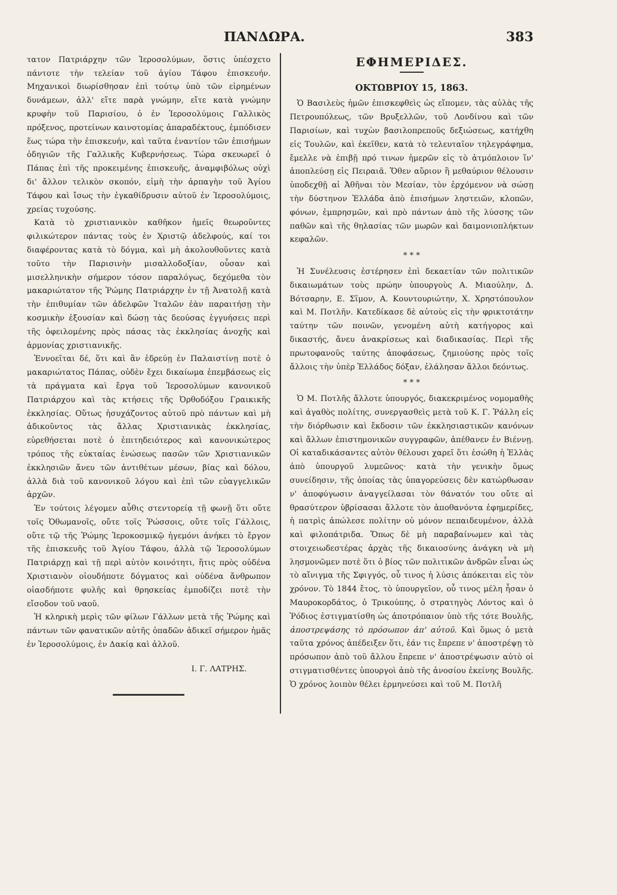ΠΑΝΔΩΡΑ. 383
τατον Πατριάρχην τῶν Ἱεροσολύμων, ὅστις ὑπέσχετο πάντοτε τὴν τελείαν τοῦ ἁγίου Τάφου ἐπισκευήν. Μηχανικοὶ διωρίσθησαν ἐπὶ τούτῳ ὑπὸ τῶν εἰρημένων δυνάμεων, ἀλλ' εἴτε παρὰ γνώμην, εἴτε κατὰ γνώμην κρυφὴν τοῦ Παρισίου, ὁ ἐν Ἱεροσολύμοις Γαλλικὸς πρόξενος, προτείνων καινοτομίας ἀπαραδέκτους, ἐμπόδισεν ἕως τώρα τὴν ἐπισκευήν, καὶ ταῦτα ἐναντίον τῶν ἐπισήμων ὁδηγιῶν τῆς Γαλλικῆς Κυβερνήσεως. Τώρα σκευωρεῖ ὁ Πάπας ἐπὶ τῆς προκειμένης ἐπισκευῆς, ἀναμφιβόλως οὐχὶ δι' ἄλλον τελικὸν σκοπόν, εἰμὴ τὴν ἁρπαγὴν τοῦ Ἁγίου Τάφου καὶ ἴσως τὴν ἐγκαθίδρυσιν αὐτοῦ ἐν Ἱεροσολύμοις, χρείας τυχούσης.
Κατὰ τὸ χριστιανικὸν καθῆκον ἡμεῖς θεωροῦντες φιλικώτερον πάντας τοὺς ἐν Χριστῷ ἀδελφούς, καί τοι διαφέροντας κατὰ τὸ δόγμα, καὶ μὴ ἀκολουθοῦντες κατὰ τοῦτο τὴν Παρισινὴν μισαλλοδοξίαν, οὖσαν καὶ μισελληνικὴν σήμερον τόσον παραλόγως, δεχόμεθα τὸν μακαριώτατον τῆς Ῥώμης Πατριάρχην ἐν τῇ Ἀνατολῇ κατὰ τὴν ἐπιθυμίαν τῶν ἀδελφῶν Ἰταλῶν ἐὰν παραιτήσῃ τὴν κοσμικὴν ἐξουσίαν καὶ δώσῃ τὰς δεούσας ἐγγυήσεις περὶ τῆς ὀφειλομένης πρὸς πάσας τὰς ἐκκλησίας ἀνοχῆς καὶ ἁρμονίας χριστιανικῆς.
Ἐννοεῖται δέ, ὅτι καὶ ἂν ἑδρεύῃ ἐν Παλαιστίνῃ ποτὲ ὁ μακαριώτατος Πάπας, οὐδὲν ἔχει δικαίωμα ἐπεμβάσεως εἰς τὰ πράγματα καὶ ἔργα τοῦ Ἱεροσολύμων κανονικοῦ Πατριάρχου καὶ τὰς κτήσεις τῆς Ὀρθοδόξου Γραικικῆς ἐκκλησίας. Οὕτως ἡσυχάζοντος αὐτοῦ πρὸ πάντων καὶ μὴ ἀδικοῦντος τὰς ἄλλας Χριστιανικὰς ἐκκλησίας, εὑρεθήσεται ποτὲ ὁ ἐπιτηδειότερος καὶ κανονικώτερος τρόπος τῆς εὐκταίας ἑνώσεως πασῶν τῶν Χριστιανικῶν ἐκκλησιῶν ἄνευ τῶν ἀντιθέτων μέσων, βίας καὶ δόλου, ἀλλὰ διὰ τοῦ κανονικοῦ λόγου καὶ ἐπὶ τῶν εὐαγγελικῶν ἀρχῶν.
Ἐν τούτοις λέγομεν αὖθις στεντορείᾳ τῇ φωνῇ ὅτι οὔτε τοῖς Ὀθωμανοῖς, οὔτε τοῖς Ῥώσσοις, οὔτε τοῖς Γάλλοις, οὔτε τῷ τῆς Ῥώμης Ἱεροκοσμικῷ ἡγεμόνι ἀνήκει τὸ ἔργον τῆς ἐπισκευῆς τοῦ Ἁγίου Τάφου, ἀλλὰ τῷ Ἱεροσολύμων Πατριάρχῃ καὶ τῇ περὶ αὐτὸν κοινότητι, ἥτις πρὸς οὐδένα Χριστιανὸν οἱουδήποτε δόγματος καὶ οὐδένα ἄνθρωπον οἱασδήποτε φυλῆς καὶ θρησκείας ἐμποδίζει ποτὲ τὴν εἴσοδον τοῦ ναοῦ.
Ἡ κληρικὴ μερὶς τῶν φίλων Γάλλων μετὰ τῆς Ῥώμης καὶ πάντων τῶν φανατικῶν αὐτῆς ὀπαδῶν ἀδικεῖ σήμερον ἡμᾶς ἐν Ἱεροσολύμοις, ἐν Δακίᾳ καὶ ἀλλοῦ.
Ι. Γ. ΛΑΤΡΗΣ.
ΕΦΗΜΕΡΙΔΕΣ.
ΟΚΤΩΒΡΙΟΥ 15, 1863.
Ὁ Βασιλεὺς ἡμῶν ἐπισκεφθεὶς ὡς εἴπομεν, τὰς αὐλὰς τῆς Πετρουπόλεως, τῶν Βρυξελλῶν, τοῦ Λονδίνου καὶ τῶν Παρισίων, καὶ τυχὼν βασιλοπρεποῦς δεξιώσεως, κατήχθη εἰς Τουλῶν, καὶ ἐκεῖθεν, κατὰ τὸ τελευταῖον τηλεγράφημα, ἔμελλε νὰ ἐπιβῇ πρό τινων ἡμερῶν εἰς τὸ ἀτμόπλοιον ἵν' ἀποπλεύσῃ εἰς Πειραιᾶ. Ὅθεν αὔριον ἢ μεθαύριον θέλουσιν ὑποδεχθῇ αἱ Ἀθῆναι τὸν Μεσίαν, τὸν ἐρχόμενον νὰ σώσῃ τὴν δύστηνον Ἑλλάδα ἀπὸ ἐπισήμων ληστειῶν, κλοπῶν, φόνων, ἐμπρησμῶν, καὶ πρὸ πάντων ἀπὸ τῆς λύσσης τῶν παθῶν καὶ τῆς θηλασίας τῶν μωρῶν καὶ δαιμονιοπλήκτων κεφαλῶν.
* * *
Ἡ Συνέλευσις ἐστέρησεν ἐπὶ δεκαετίαν τῶν πολιτικῶν δικαιωμάτων τοὺς πρώην ὑπουργοὺς Α. Μιαούλην, Δ. Βότσαρην, Ε. Σῖμον, Α. Κουντουριώτην, Χ. Χρηστόπουλον καὶ Μ. Ποτλῆν. Κατεδίκασε δὲ αὐτοὺς εἰς τὴν φρικτοτάτην ταύτην τῶν ποινῶν, γενομένη αὐτὴ κατήγορος καὶ δικαστής, ἄνευ ἀνακρίσεως καὶ διαδικασίας. Περὶ τῆς πρωτοφανοῦς ταύτης ἀποφάσεως, ζημιούσης πρὸς τοῖς ἄλλοις τὴν ὑπὲρ Ἑλλάδος δόξαν, ἐλάλησαν ἄλλοι δεόντως.
* * *
Ὁ Μ. Ποτλῆς ἄλλοτε ὑπουργός, διακεκριμένος νομομαθὴς καὶ ἀγαθὸς πολίτης, συνεργασθεὶς μετὰ τοῦ Κ. Γ. Ῥάλλη εἰς τὴν διόρθωσιν καὶ ἔκδοσιν τῶν ἐκκλησιαστικῶν κανόνων καὶ ἄλλων ἐπιστημονικῶν συγγραφῶν, ἀπέθανεν ἐν Βιέννῃ. Οἱ καταδικάσαντες αὐτὸν θέλουσι χαρεῖ ὅτι ἐσώθη ἡ Ἑλλὰς ἀπὸ ὑπουργοῦ λυμεῶνος· κατὰ τὴν γενικὴν ὅμως συνείδησιν, τῆς ὁποίας τὰς ὑπαγορεύσεις δὲν κατώρθωσαν ν' ἀποφύγωσιν ἀναγγείλασαι τὸν θάνατόν του οὔτε αἱ θρασύτερον ὑβρίσασαι ἄλλοτε τὸν ἀποθανόντα ἐφημερίδες, ἡ πατρὶς ἀπώλεσε πολίτην οὐ μόνον πεπαιδευμένον, ἀλλὰ καὶ φιλοπάτριδα. Ὅπως δὲ μὴ παραβαίνωμεν καὶ τὰς στοιχειωδεστέρας ἀρχὰς τῆς δικαιοσύνης ἀνάγκη νὰ μὴ λησμονῶμεν ποτὲ ὅτι ὁ βίος τῶν πολιτικῶν ἀνδρῶν εἶναι ὡς τὸ αἴνιγμα τῆς Σφιγγός, οὗ τινος ἡ λύσις ἀπόκειται εἰς τὸν χρόνον. Τὸ 1844 ἔτος, τὸ ὑπουργεῖον, οὗ τινος μέλη ἦσαν ὁ Μαυροκορδάτος, ὁ Τρικούπης, ὁ στρατηγὸς Λόντος καὶ ὁ Ῥόδιος ἐστιγματίσθη ὡς ἀποτρόπαιον ὑπὸ τῆς τότε Βουλῆς, ἀποστρεψάσης τὸ πρόσωπον ἀπ' αὐτοῦ. Καὶ ὅμως ὁ μετὰ ταῦτα χρόνος ἀπέδειξεν ὅτι, ἐάν τις ἔπρεπε ν' ἀποστρέψῃ τὸ πρόσωπον ἀπὸ τοῦ ἄλλου ἔπρεπε ν' ἀποστρέψωσιν αὐτὸ οἱ στιγματισθέντες ὑπουργοὶ ἀπὸ τῆς ἀνοσίου ἐκείνης Βουλῆς. Ὁ χρόνος λοιπὸν θέλει ἑρμηνεύσει καὶ τοῦ Μ. Ποτλῆ